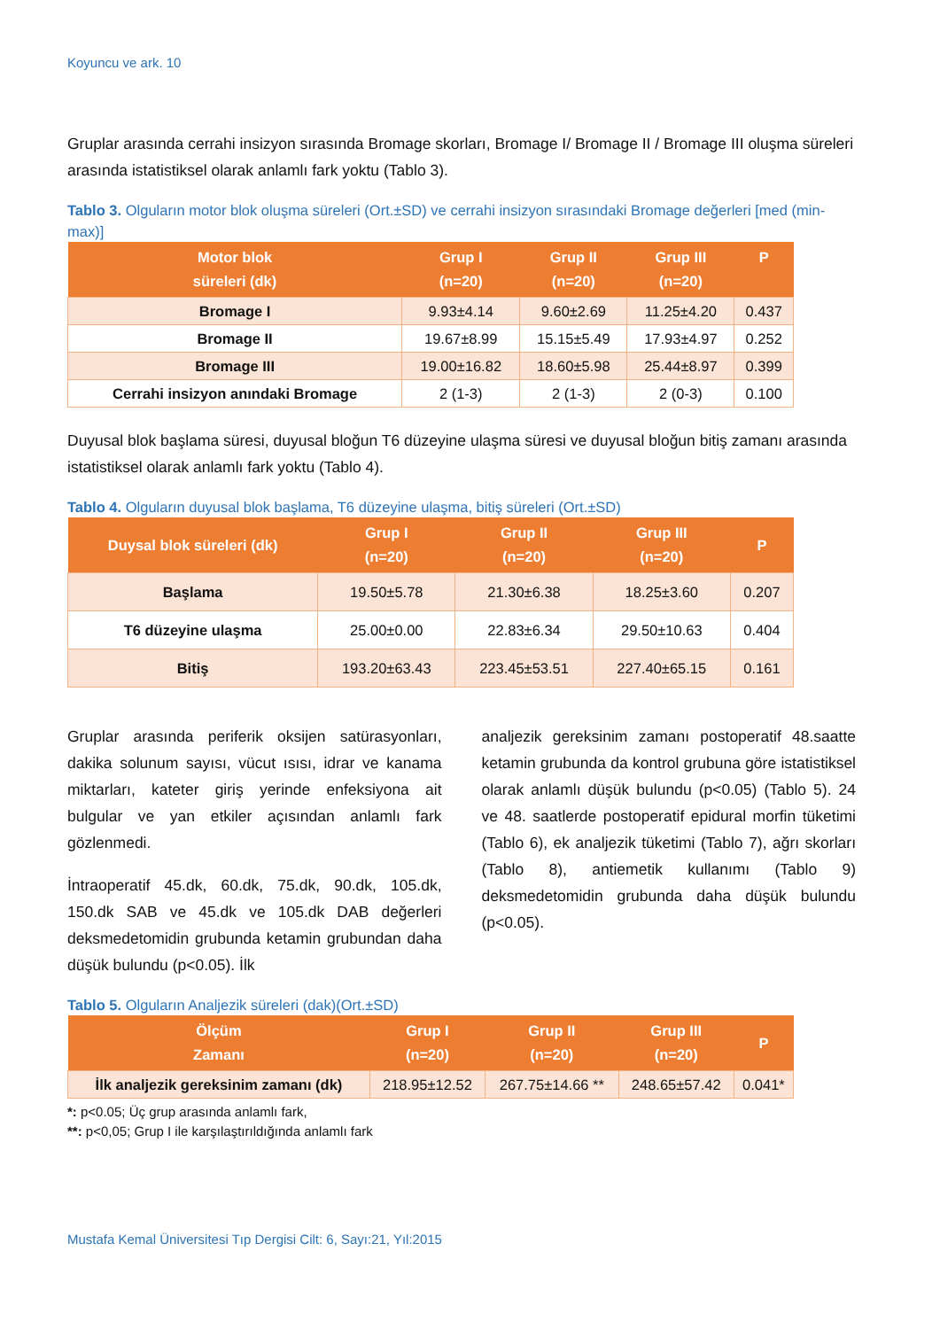Koyuncu ve ark. 10
Gruplar arasında cerrahi insizyon sırasında Bromage skorları, Bromage I/ Bromage II / Bromage III oluşma süreleri arasında istatistiksel olarak anlamlı fark yoktu (Tablo 3).
Tablo 3. Olguların motor blok oluşma süreleri (Ort.±SD) ve cerrahi insizyon sırasındaki Bromage değerleri [med (min-max)]
| Motor blok süreleri (dk) | Grup I (n=20) | Grup II (n=20) | Grup III (n=20) | P |
| --- | --- | --- | --- | --- |
| Bromage I | 9.93±4.14 | 9.60±2.69 | 11.25±4.20 | 0.437 |
| Bromage II | 19.67±8.99 | 15.15±5.49 | 17.93±4.97 | 0.252 |
| Bromage III | 19.00±16.82 | 18.60±5.98 | 25.44±8.97 | 0.399 |
| Cerrahi insizyon anındaki Bromage | 2 (1-3) | 2 (1-3) | 2 (0-3) | 0.100 |
Duyusal blok başlama süresi, duyusal bloğun T6 düzeyine ulaşma süresi ve duyusal bloğun bitiş zamanı arasında istatistiksel olarak anlamlı fark yoktu (Tablo 4).
Tablo 4. Olguların duyusal blok başlama, T6 düzeyine ulaşma, bitiş süreleri (Ort.±SD)
| Duysal blok süreleri (dk) | Grup I (n=20) | Grup II (n=20) | Grup III (n=20) | P |
| --- | --- | --- | --- | --- |
| Başlama | 19.50±5.78 | 21.30±6.38 | 18.25±3.60 | 0.207 |
| T6 düzeyine ulaşma | 25.00±0.00 | 22.83±6.34 | 29.50±10.63 | 0.404 |
| Bitiş | 193.20±63.43 | 223.45±53.51 | 227.40±65.15 | 0.161 |
Gruplar arasında periferik oksijen satürasyonları, dakika solunum sayısı, vücut ısısı, idrar ve kanama miktarları, kateter giriş yerinde enfeksiyona ait bulgular ve yan etkiler açısından anlamlı fark gözlenmedi.
İntraoperatif 45.dk, 60.dk, 75.dk, 90.dk, 105.dk, 150.dk SAB ve 45.dk ve 105.dk DAB değerleri deksmedetomidin grubunda ketamin grubundan daha düşük bulundu (p<0.05). İlk
analjezik gereksinim zamanı postoperatif 48.saatte ketamin grubunda da kontrol grubuna göre istatistiksel olarak anlamlı düşük bulundu (p<0.05) (Tablo 5). 24 ve 48. saatlerde postoperatif epidural morfin tüketimi (Tablo 6), ek analjezik tüketimi (Tablo 7), ağrı skorları (Tablo 8), antiemetik kullanımı (Tablo 9) deksmedetomidin grubunda daha düşük bulundu (p<0.05).
Tablo 5. Olguların Analjezik süreleri (dak)(Ort.±SD)
| Ölçüm Zamanı | Grup I (n=20) | Grup II (n=20) | Grup III (n=20) | P |
| --- | --- | --- | --- | --- |
| İlk analjezik gereksinim zamanı (dk) | 218.95±12.52 | 267.75±14.66 ** | 248.65±57.42 | 0.041* |
*: p<0.05; Üç grup arasında anlamlı fark,
**: p<0,05; Grup I ile karşılaştırıldığında anlamlı fark
Mustafa Kemal Üniversitesi Tıp Dergisi Cilt: 6, Sayı:21, Yıl:2015